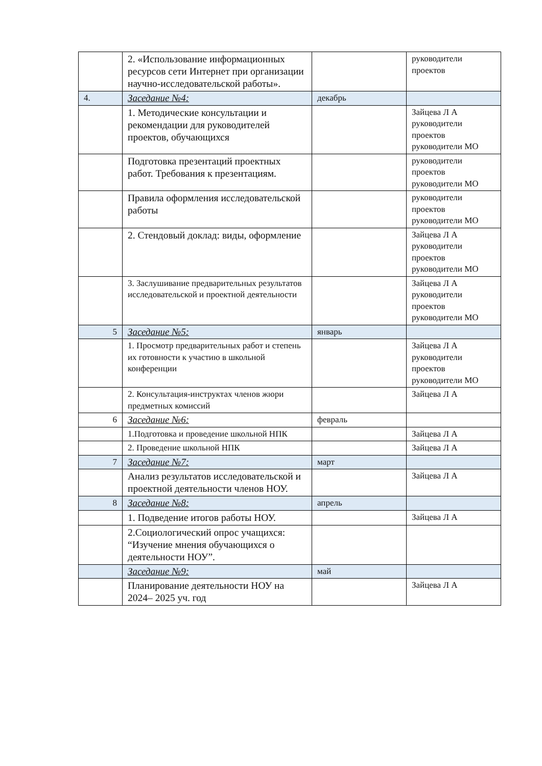| | 2. «Использование информационных ресурсов сети Интернет при организации научно-исследовательской работы». | | руководители проектов |
| 4. | Заседание №4: | декабрь | |
| | 1. Методические консультации и рекомендации для руководителей проектов, обучающихся | | Зайцева Л А руководители проектов руководители МО |
| | Подготовка презентаций проектных работ. Требования к презентациям. | | руководители проектов руководители МО |
| | Правила оформления исследовательской работы | | руководители проектов руководители МО |
| | 2. Стендовый доклад: виды, оформление | | Зайцева Л А руководители проектов руководители МО |
| | 3. Заслушивание предварительных результатов исследовательской и проектной деятельности | | Зайцева Л А руководители проектов руководители МО |
| 5 | Заседание №5: | январь | |
| | 1. Просмотр предварительных работ и степень их готовности к участию в школьной конференции | | Зайцева Л А руководители проектов руководители МО |
| | 2. Консультация-инструктах членов жюри предметных комиссий | | Зайцева Л А |
| 6 | Заседание №6: | февраль | |
| | 1.Подготовка и проведение школьной НПК | | Зайцева Л А |
| | 2. Проведение школьной НПК | | Зайцева Л А |
| 7 | Заседание №7: | март | |
| | Анализ результатов исследовательской и проектной деятельности членов НОУ. | | Зайцева Л А |
| 8 | Заседание №8: | апрель | |
| | 1. Подведение итогов работы НОУ. | | Зайцева Л А |
| | 2.Социологический опрос учащихся: “Изучение мнения обучающихся о деятельности НОУ”. | | |
| | Заседание №9: | май | |
| | Планирование деятельности НОУ на 2024– 2025 уч. год | | Зайцева Л А |